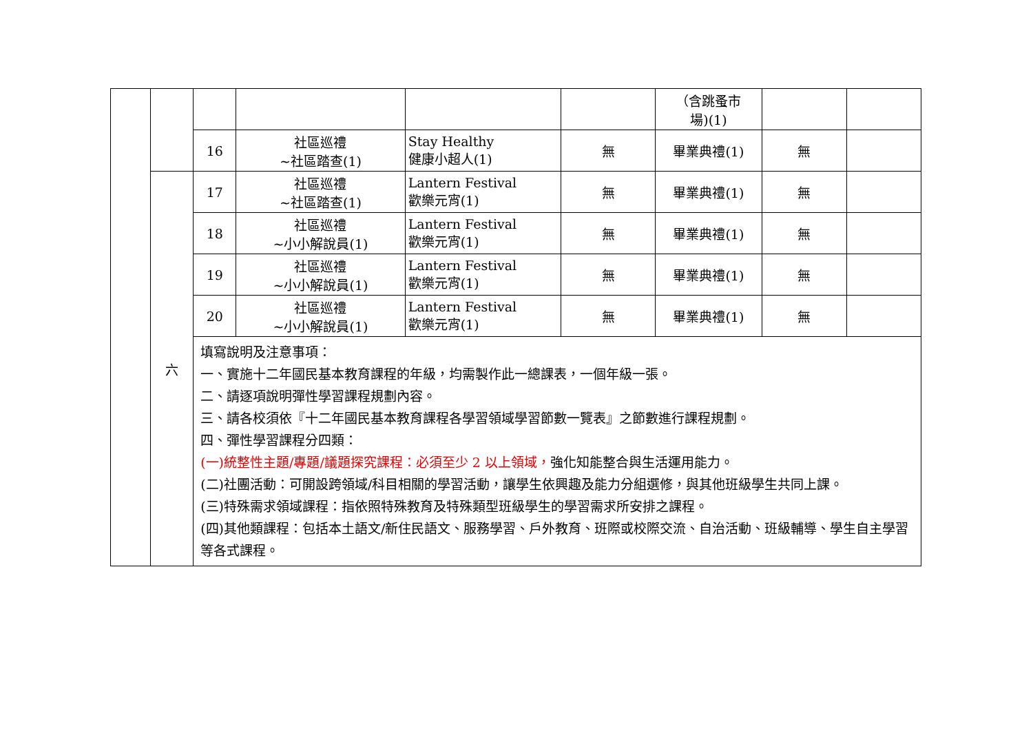| | | | | | | （含跳蚤市 場)(1) | | |
| | | 16 | 社區巡禮 ~社區踏查(1) | Stay Healthy 健康小超人(1) | 無 | 畢業典禮(1) | 無 | |
| | 六 | 17 | 社區巡禮 ~社區踏查(1) | Lantern Festival 歡樂元宵(1) | 無 | 畢業典禮(1) | 無 | |
| | | 18 | 社區巡禮 ~小小解說員(1) | Lantern Festival 歡樂元宵(1) | 無 | 畢業典禮(1) | 無 | |
| | | 19 | 社區巡禮 ~小小解說員(1) | Lantern Festival 歡樂元宵(1) | 無 | 畢業典禮(1) | 無 | |
| | | 20 | 社區巡禮 ~小小解說員(1) | Lantern Festival 歡樂元宵(1) | 無 | 畢業典禮(1) | 無 | |
| | | 填寫說明及注意事項： 一、實施十二年國民基本教育課程的年級，均需製作此一總課表，一個年級一張。 二、請逐項說明彈性學習課程規劃內容。 三、請各校須依『十二年國民基本教育課程各學習領域學習節數一覽表』之節數進行課程規劃。 四、彈性學習課程分四類： (一)統整性主題/專題/議題探究課程：必須至少 2 以上領域， 強化知能整合與生活運用能力。 (二)社團活動：可開設跨領域/科目相關的學習活動，讓學生依興趣及能力分組選修，與其他班級學生共同上課。 (三)特殊需求領域課程：指依照特殊教育及特殊類型班級學生的學習需求所安排之課程。 (四)其他類課程：包括本土語文/新住民語文、服務學習、戶外教育、班際或校際交流、自治活動、班級輔導、學生自主學習等各式課程。 | | | | | | |